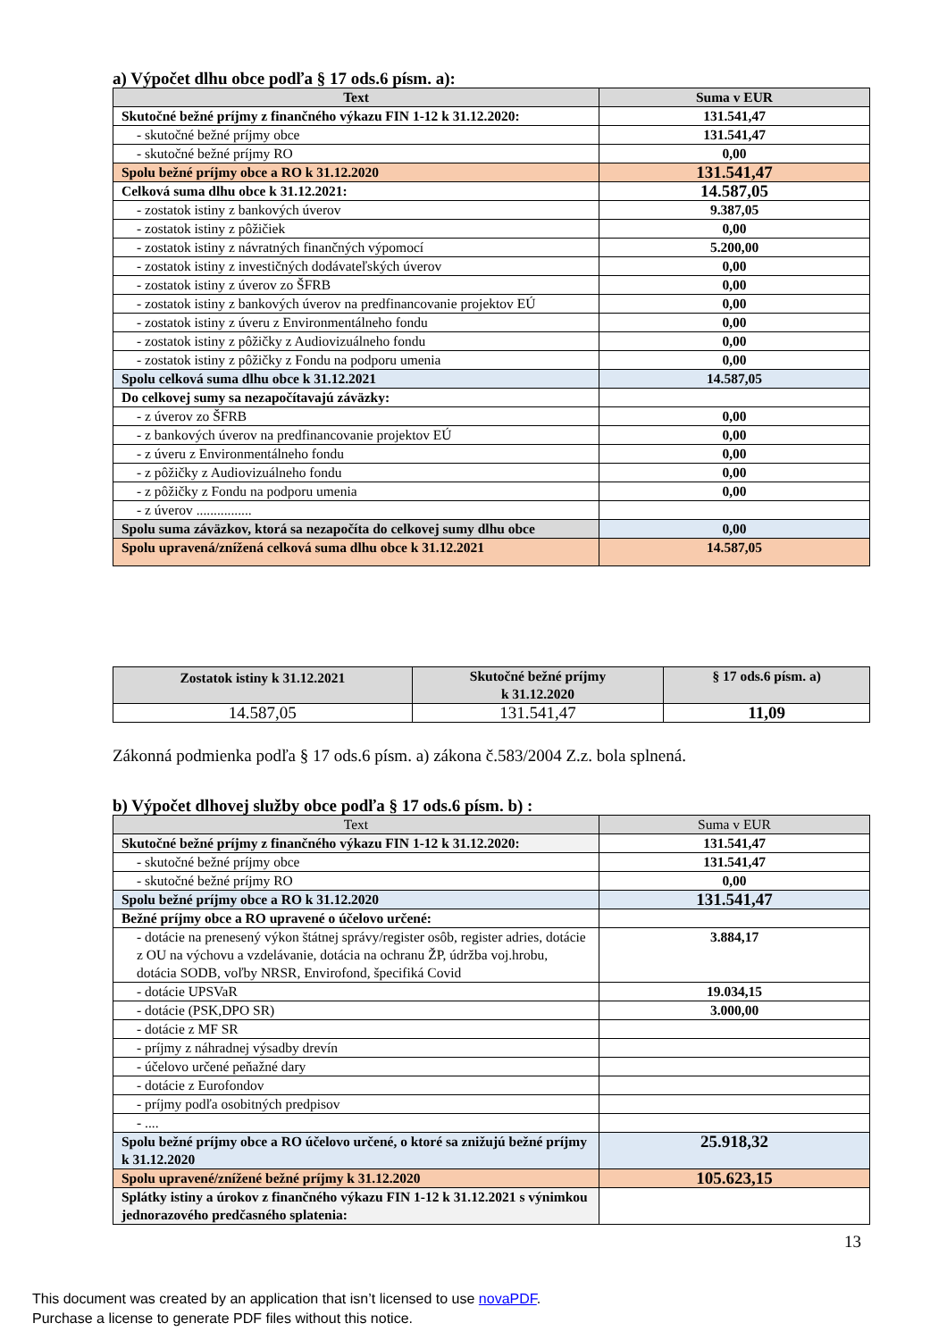a) Výpočet dlhu obce podľa § 17 ods.6 písm. a):
| Text | Suma v EUR |
| --- | --- |
| Skutočné bežné príjmy z finančného výkazu FIN 1-12 k 31.12.2020: | 131.541,47 |
| - skutočné bežné príjmy obce | 131.541,47 |
| - skutočné bežné príjmy RO | 0,00 |
| Spolu bežné príjmy obce a RO k 31.12.2020 | 131.541,47 |
| Celková suma dlhu obce k 31.12.2021: | 14.587,05 |
| - zostatok istiny z bankových úverov | 9.387,05 |
| - zostatok istiny z pôžičiek | 0,00 |
| - zostatok istiny z návratných finančných výpomocí | 5.200,00 |
| - zostatok istiny z investičných dodávateľských úverov | 0,00 |
| - zostatok istiny z úverov zo ŠFRB | 0,00 |
| - zostatok istiny z bankových úverov na predfinancovanie projektov EÚ | 0,00 |
| - zostatok istiny z úveru z Environmentálneho fondu | 0,00 |
| - zostatok istiny z pôžičky z Audiovizuálneho fondu | 0,00 |
| - zostatok istiny z pôžičky z Fondu na podporu umenia | 0,00 |
| Spolu celková suma dlhu obce k 31.12.2021 | 14.587,05 |
| Do celkovej sumy sa nezapočítavajú záväzky: | |
| - z úverov zo ŠFRB | 0,00 |
| - z bankových úverov na predfinancovanie projektov EÚ | 0,00 |
| - z úveru z Environmentálneho fondu | 0,00 |
| - z pôžičky z Audiovizuálneho fondu | 0,00 |
| - z pôžičky z Fondu na podporu umenia | 0,00 |
| - z úverov ................ | |
| Spolu suma záväzkov, ktorá sa nezapočíta do celkovej sumy dlhu obce | 0,00 |
| Spolu upravená/znížená celková suma dlhu obce k 31.12.2021 | 14.587,05 |
| Zostatok istiny k 31.12.2021 | Skutočné bežné príjmy k 31.12.2020 | § 17 ods.6 písm. a) |
| --- | --- | --- |
| 14.587,05 | 131.541,47 | 11,09 |
Zákonná podmienka podľa § 17 ods.6 písm. a) zákona č.583/2004 Z.z. bola splnená.
b) Výpočet dlhovej služby obce podľa § 17 ods.6 písm. b) :
| Text | Suma v EUR |
| --- | --- |
| Skutočné bežné príjmy z finančného výkazu FIN 1-12 k 31.12.2020: | 131.541,47 |
| - skutočné bežné príjmy obce | 131.541,47 |
| - skutočné bežné príjmy RO | 0,00 |
| Spolu bežné príjmy obce a RO k 31.12.2020 | 131.541,47 |
| Bežné príjmy obce a RO upravené o účelovo určené: | |
| - dotácie na prenesený výkon štátnej správy/register osôb, register adries, dotácie z OU na výchovu a vzdelávanie, dotácia na ochranu ŽP, údržba voj.hrobu, dotácia SODB, voľby NRSR, Envirofond, špecifiká Covid | 3.884,17 |
| - dotácie UPSVaR | 19.034,15 |
| - dotácie (PSK,DPO SR) | 3.000,00 |
| - dotácie z MF SR | |
| - príjmy z náhradnej výsadby drevín | |
| - účelovo určené peňažné dary | |
| - dotácie z Eurofondov | |
| - príjmy podľa osobitných predpisov | |
| - .... | |
| Spolu bežné príjmy obce a RO účelovo určené, o ktoré sa znižujú bežné príjmy k 31.12.2020 | 25.918,32 |
| Spolu upravené/znížené bežné príjmy k 31.12.2020 | 105.623,15 |
| Splátky istiny a úrokov z finančného výkazu FIN 1-12 k 31.12.2021 s výnimkou jednorazového predčasného splatenia: | |
13
This document was created by an application that isn’t licensed to use novaPDF.
Purchase a license to generate PDF files without this notice.